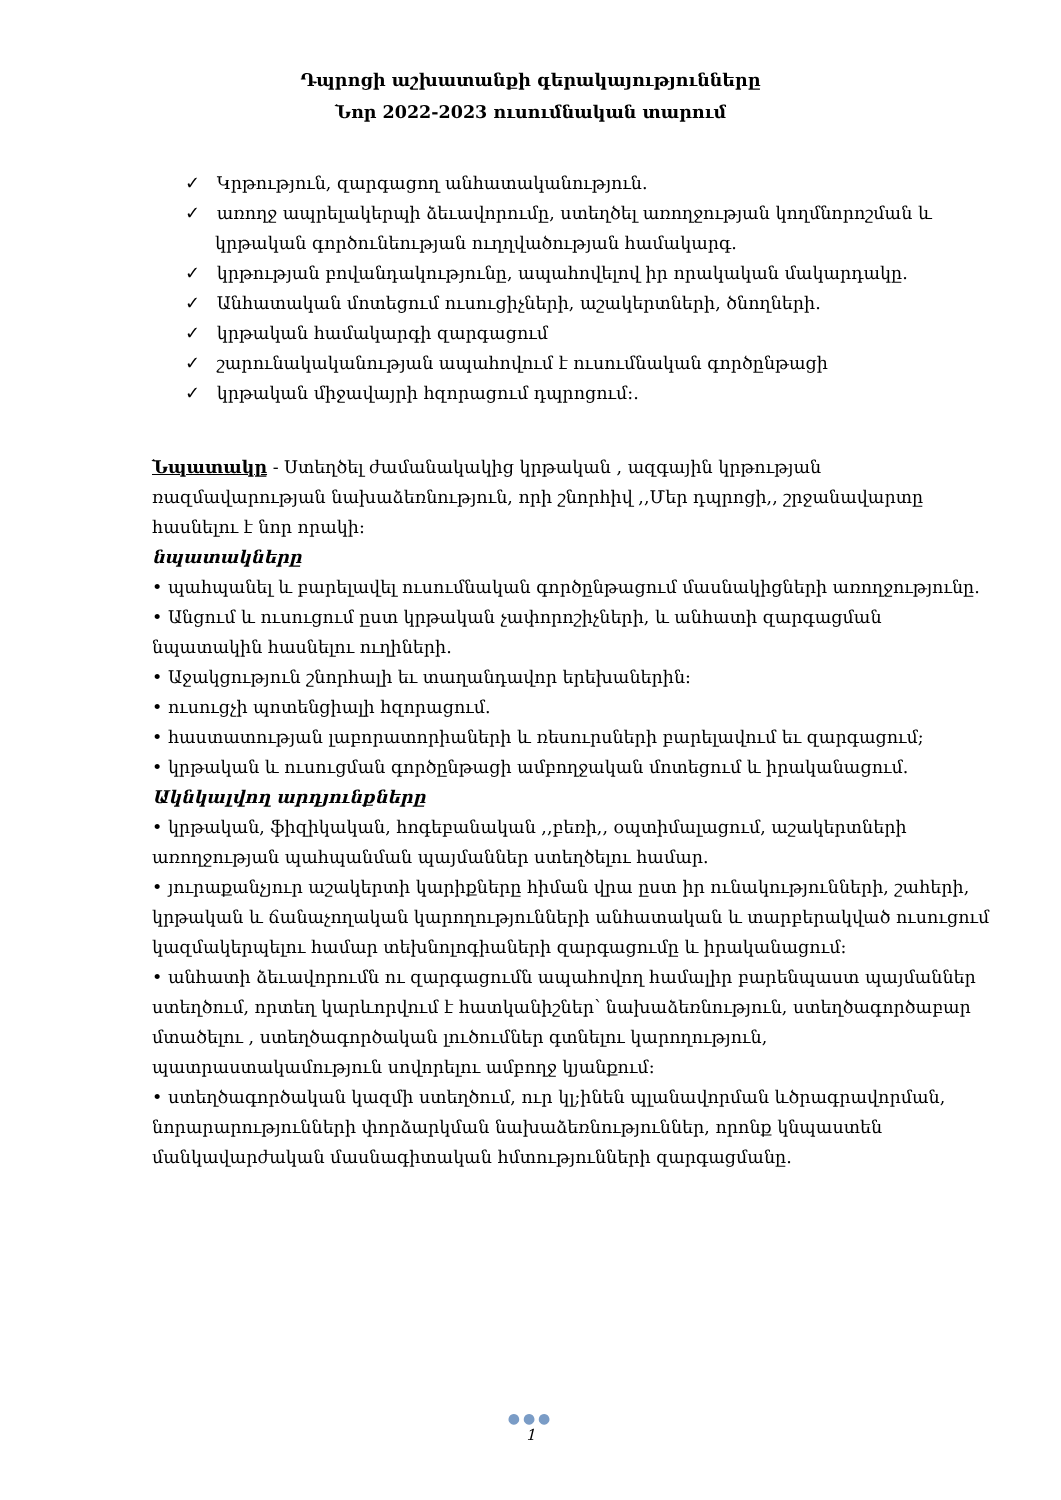Դպրոցի աշխատանքի գերակայությունները
Նոր 2022-2023 ուսումնական տարում
✓ Կրթություն, զարգացող անհատականություն.
✓ առողջ ապրելակերպի ձեւավորումը, ստեղծել առողջության կողմնորոշման և կրթական գործունեության ուղղվածության համակարգ.
✓ կրթության բովանդակությունը, ապահովելով իր որակական մակարդակը.
✓ Անհատական մոտեցում ուսուցիչների, աշակերտների, ծնողների.
✓ կրթական համակարգի զարգացում
✓ շարունակականության ապահովում է ուսումնական գործընթացի
✓ կրթական միջավայրի հզորացում դպրոցում:.
Նպատակը - Ստեղծել ժամանակակից կրթական , ազգային կրթության ռազմավարության նախաձեռնություն, որի շնորհիվ ,,Մեր դպրոցի,, շրջանավարտը հասնելու է նոր որակի:
նպատակները
• պահպանել և բարելավել ուսումնական գործընթացում մասնակիցների առողջությունը.
• Անցում և ուսուցում ըստ կրթական չափորոշիչների, և անհատի զարգացման նպատակին հասնելու ուղիների.
• Աջակցություն շնորհալի եւ տաղանդավոր երեխաներին:
• ուսուցչի պոտենցիալի հզորացում.
• հաստատության լաբորատորիաների և ռեսուրսների բարելավում եւ զարգացում;
• կրթական և ուսուցման գործընթացի ամբողջական մոտեցում և իրականացում.
Ակնկալվող արդյունքները
• կրթական, ֆիզիկական, հոգեբանական ,,բեռի,, օպտիմալացում, աշակերտների առողջության պահպանման պայմաններ ստեղծելու համար.
• յուրաքանչյուր աշակերտի կարիքները հիման վրա ըստ իր ունակությունների, շահերի, կրթական և ճանաչողական կարողությունների անհատական և տարբերակված ուսուցում կազմակերպելու համար տեխնոլոգիաների զարգացումը և իրականացում:
• անհատի ձեւավորումն ու զարգացումն ապահովող համալիր բարենպաստ պայմաններ ստեղծում, որտեղ կարևորվում է հատկանիշներ՝ նախաձեռնություն, ստեղծագործաբար մտածելու , ստեղծագործական լուծումներ գտնելու կարողություն, պատրաստակամություն սովորելու ամբողջ կյանքում:
• ստեղծագործական կազմի ստեղծում, ուր կլ;ինեն պլանավորման ևծրագրավորման, նորարարությունների փորձարկման նախաձեռնություններ, որոնք կնպաստեն մանկավարժական մասնագիտական հմտությունների զարգացմանը.
●●●
1